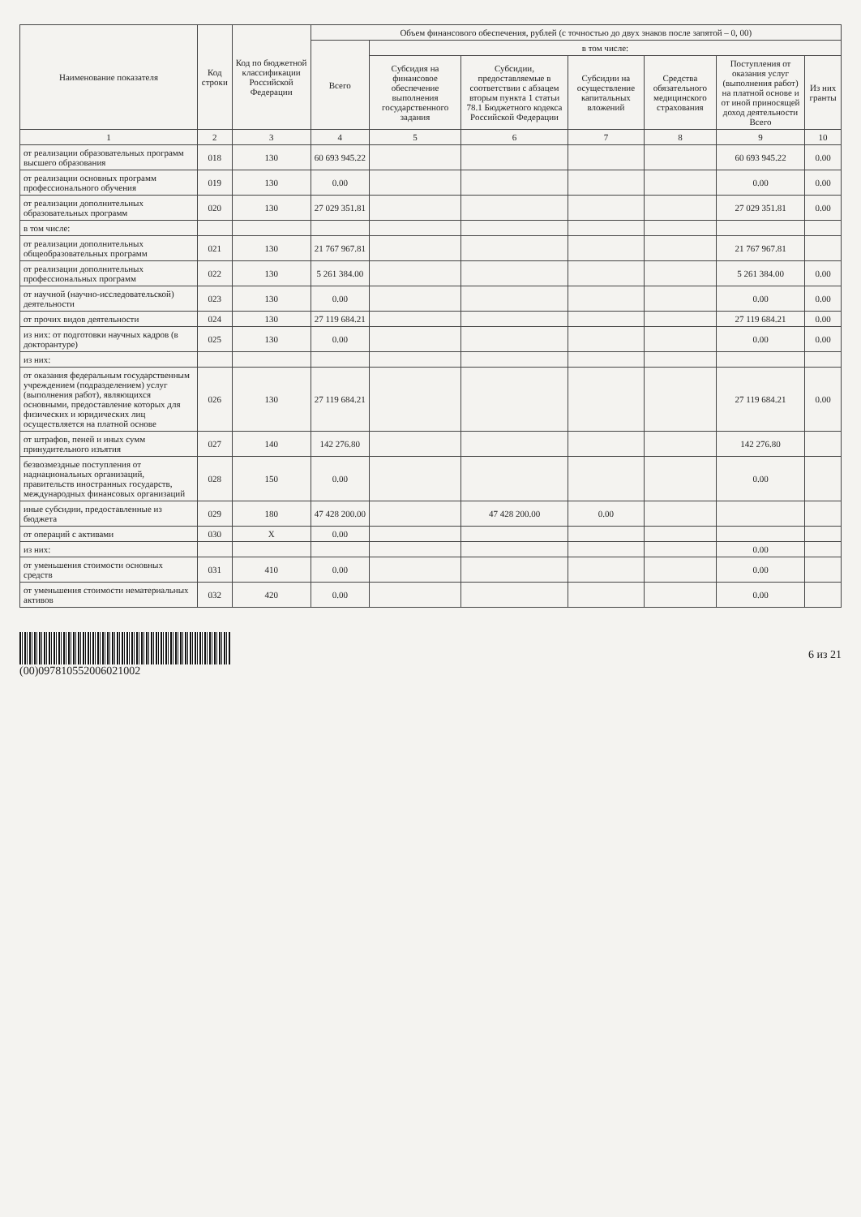| Наименование показателя | Код строки | Код по бюджетной классификации Российской Федерации | Объем финансового обеспечения, рублей (с точностью до двух знаков после запятой – 0, 00) | | | | | | |
| --- | --- | --- | --- | --- | --- | --- | --- | --- | --- |
| | | | Всего | в том числе: | | | | | |
| | | | | Субсидия на финансовое обеспечение выполнения государственного задания | Субсидии, предоставляемые в соответствии с абзацем вторым пункта 1 статьи 78.1 Бюджетного кодекса Российской Федерации | Субсидии на осуществление капитальных вложений | Средства обязательного медицинского страхования | Поступления от оказания услуг (выполнения работ) на платной основе и от иной приносящей доход деятельности Всего | Из них гранты |
| 1 | 2 | 3 | 4 | 5 | 6 | 7 | 8 | 9 | 10 |
| от реализации образовательных программ высшего образования | 018 | 130 | 60 693 945.22 | | | | | 60 693 945.22 | 0.00 |
| от реализации основных программ профессионального обучения | 019 | 130 | 0.00 | | | | | 0.00 | 0.00 |
| от реализации дополнительных образовательных программ | 020 | 130 | 27 029 351.81 | | | | | 27 029 351.81 | 0.00 |
| в том числе: | | | | | | | | | |
| от реализации дополнительных общеобразовательных программ | 021 | 130 | 21 767 967.81 | | | | | 21 767 967.81 | |
| от реализации дополнительных профессиональных программ | 022 | 130 | 5 261 384.00 | | | | | 5 261 384.00 | 0.00 |
| от научной (научно-исследовательской) деятельности | 023 | 130 | 0.00 | | | | | 0.00 | 0.00 |
| от прочих видов деятельности | 024 | 130 | 27 119 684.21 | | | | | 27 119 684.21 | 0.00 |
| из них: от подготовки научных кадров (в докторантуре) | 025 | 130 | 0.00 | | | | | 0.00 | 0.00 |
| из них: | | | | | | | | | |
| от оказания федеральным государственным учреждением (подразделением) услуг (выполнения работ), являющихся основными, предоставление которых для физических и юридических лиц осуществляется на платной основе | 026 | 130 | 27 119 684.21 | | | | | 27 119 684.21 | 0.00 |
| от штрафов, пеней и иных сумм принудительного изъятия | 027 | 140 | 142 276.80 | | | | | 142 276.80 | |
| безвозмездные поступления от наднациональных организаций, правительств иностранных государств, международных финансовых организаций | 028 | 150 | 0.00 | | | | | 0.00 | |
| иные субсидии, предоставленные из бюджета | 029 | 180 | 47 428 200.00 | | 47 428 200.00 | 0.00 | | | |
| от операций с активами | 030 | X | 0.00 | | | | | | |
| из них: | | | | | | | | 0.00 | |
| от уменьшения стоимости основных средств | 031 | 410 | 0.00 | | | | | 0.00 | |
| от уменьшения стоимости нематериальных активов | 032 | 420 | 0.00 | | | | | 0.00 | |
(00)097810552006021002 6 из 21